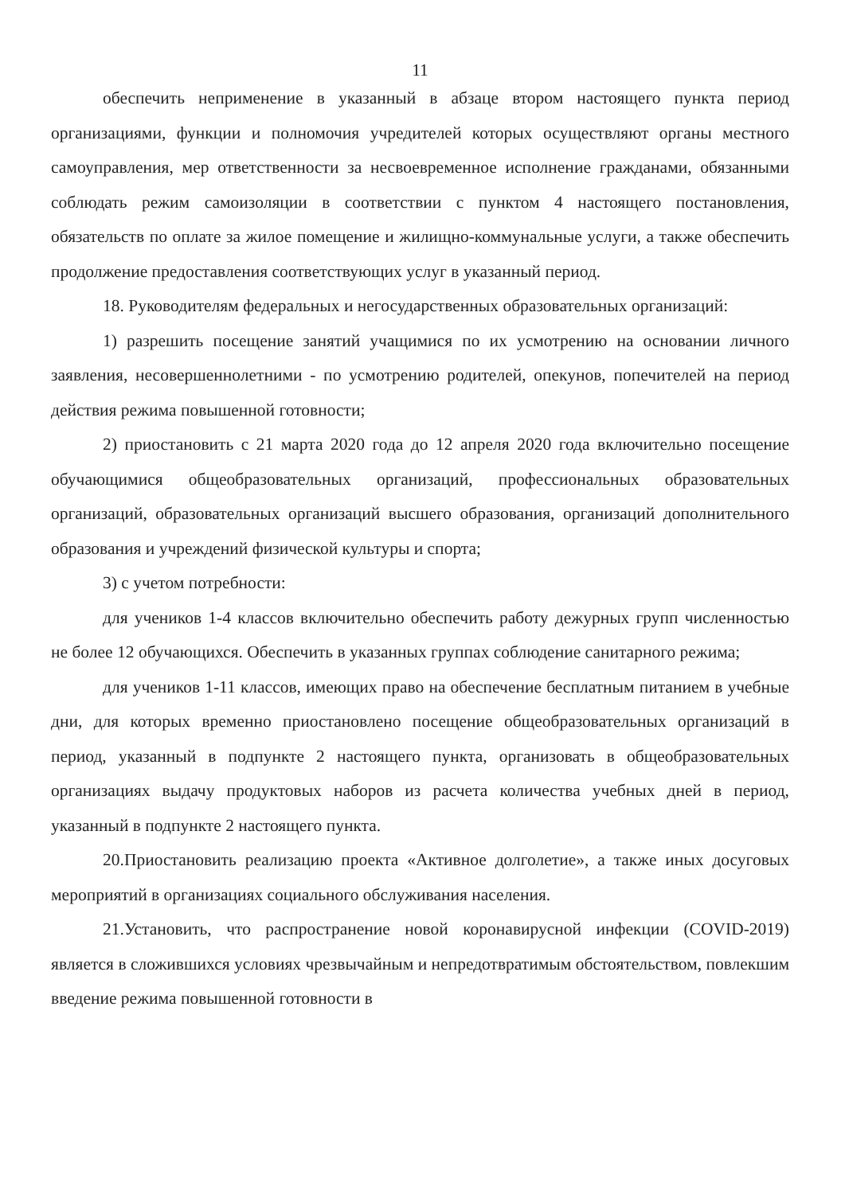11
обеспечить неприменение в указанный в абзаце втором настоящего пункта период организациями, функции и полномочия учредителей которых осуществляют органы местного самоуправления, мер ответственности за несвоевременное исполнение гражданами, обязанными соблюдать режим самоизоляции в соответствии с пунктом 4 настоящего постановления, обязательств по оплате за жилое помещение и жилищно-коммунальные услуги, а также обеспечить продолжение предоставления соответствующих услуг в указанный период.
18. Руководителям федеральных и негосударственных образовательных организаций:
1) разрешить посещение занятий учащимися по их усмотрению на основании личного заявления, несовершеннолетними - по усмотрению родителей, опекунов, попечителей на период действия режима повышенной готовности;
2) приостановить с 21 марта 2020 года до 12 апреля 2020 года включительно посещение обучающимися общеобразовательных организаций, профессиональных образовательных организаций, образовательных организаций высшего образования, организаций дополнительного образования и учреждений физической культуры и спорта;
3) с учетом потребности:
для учеников 1-4 классов включительно обеспечить работу дежурных групп численностью не более 12 обучающихся. Обеспечить в указанных группах соблюдение санитарного режима;
для учеников 1-11 классов, имеющих право на обеспечение бесплатным питанием в учебные дни, для которых временно приостановлено посещение общеобразовательных организаций в период, указанный в подпункте 2 настоящего пункта, организовать в общеобразовательных организациях выдачу продуктовых наборов из расчета количества учебных дней в период, указанный в подпункте 2 настоящего пункта.
20.Приостановить реализацию проекта «Активное долголетие», а также иных досуговых мероприятий в организациях социального обслуживания населения.
21.Установить, что распространение новой коронавирусной инфекции (COVID-2019) является в сложившихся условиях чрезвычайным и непредотвратимым обстоятельством, повлекшим введение режима повышенной готовности в